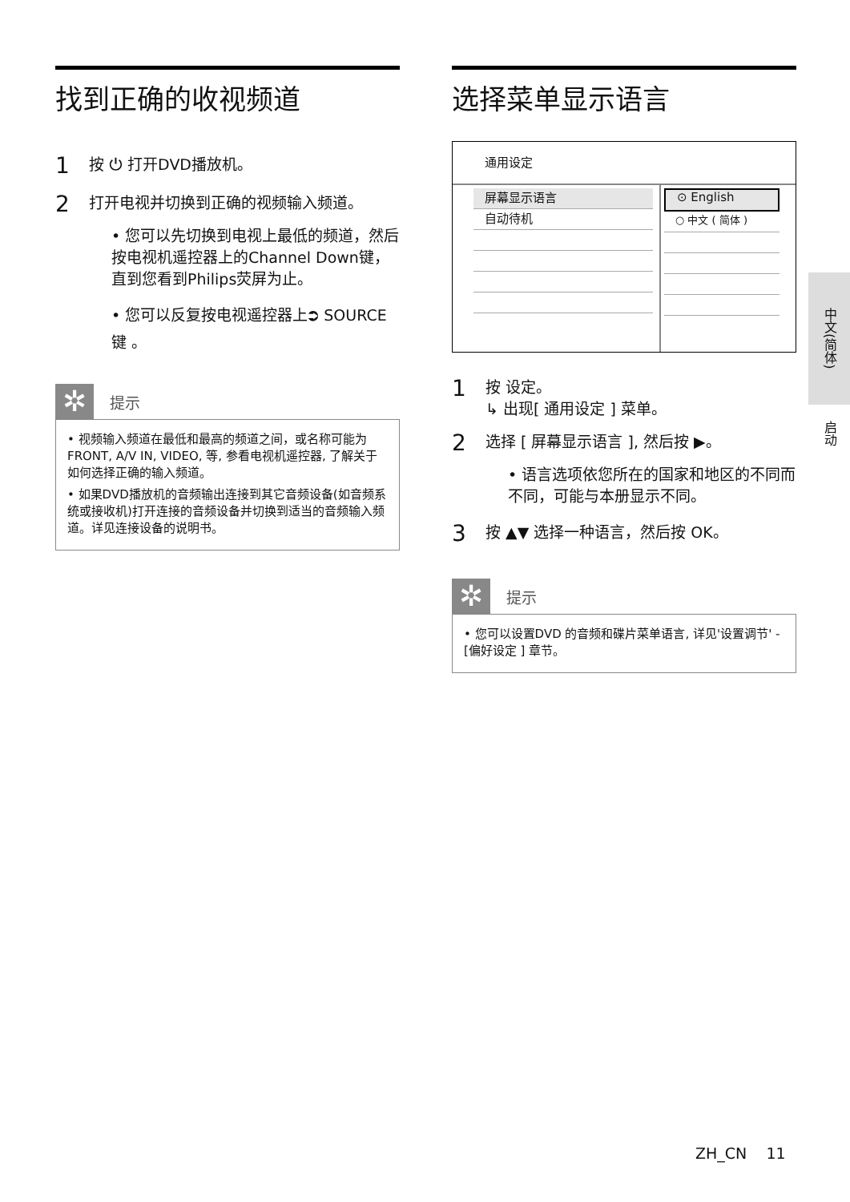找到正确的收视频道
1 按 ⏻ 打开DVD播放机。
2 打开电视并切换到正确的视频输入频道。
• 您可以先切换到电视上最低的频道，然后按电视机遥控器上的Channel Down键，直到您看到Philips荧屏为止。
• 您可以反复按电视遥控器上⮊ SOURCE键 。
✲
提示
• 视频输入频道在最低和最高的频道之间，或名称可能为FRONT, A/V IN, VIDEO, 等, 参看电视机遥控器, 了解关于如何选择正确的输入频道。
• 如果DVD播放机的音频输出连接到其它音频设备(如音频系统或接收机)打开连接的音频设备并切换到适当的音频输入频道。详见连接设备的说明书。
选择菜单显示语言
通用设定
屏幕显示语言
自动待机
⊙ English
○ 中文 ( 简体 )
1 按 设定。
↳ 出现[ 通用设定 ] 菜单。
2 选择 [ 屏幕显示语言 ], 然后按 ▶。
• 语言选项依您所在的国家和地区的不同而不同，可能与本册显示不同。
3 按 ▲▼ 选择一种语言，然后按 OK。
✲
提示
• 您可以设置DVD 的音频和碟片菜单语言, 详见'设置调节' - [偏好设定 ] 章节。
中文(简体)
启动
ZH_CN 11